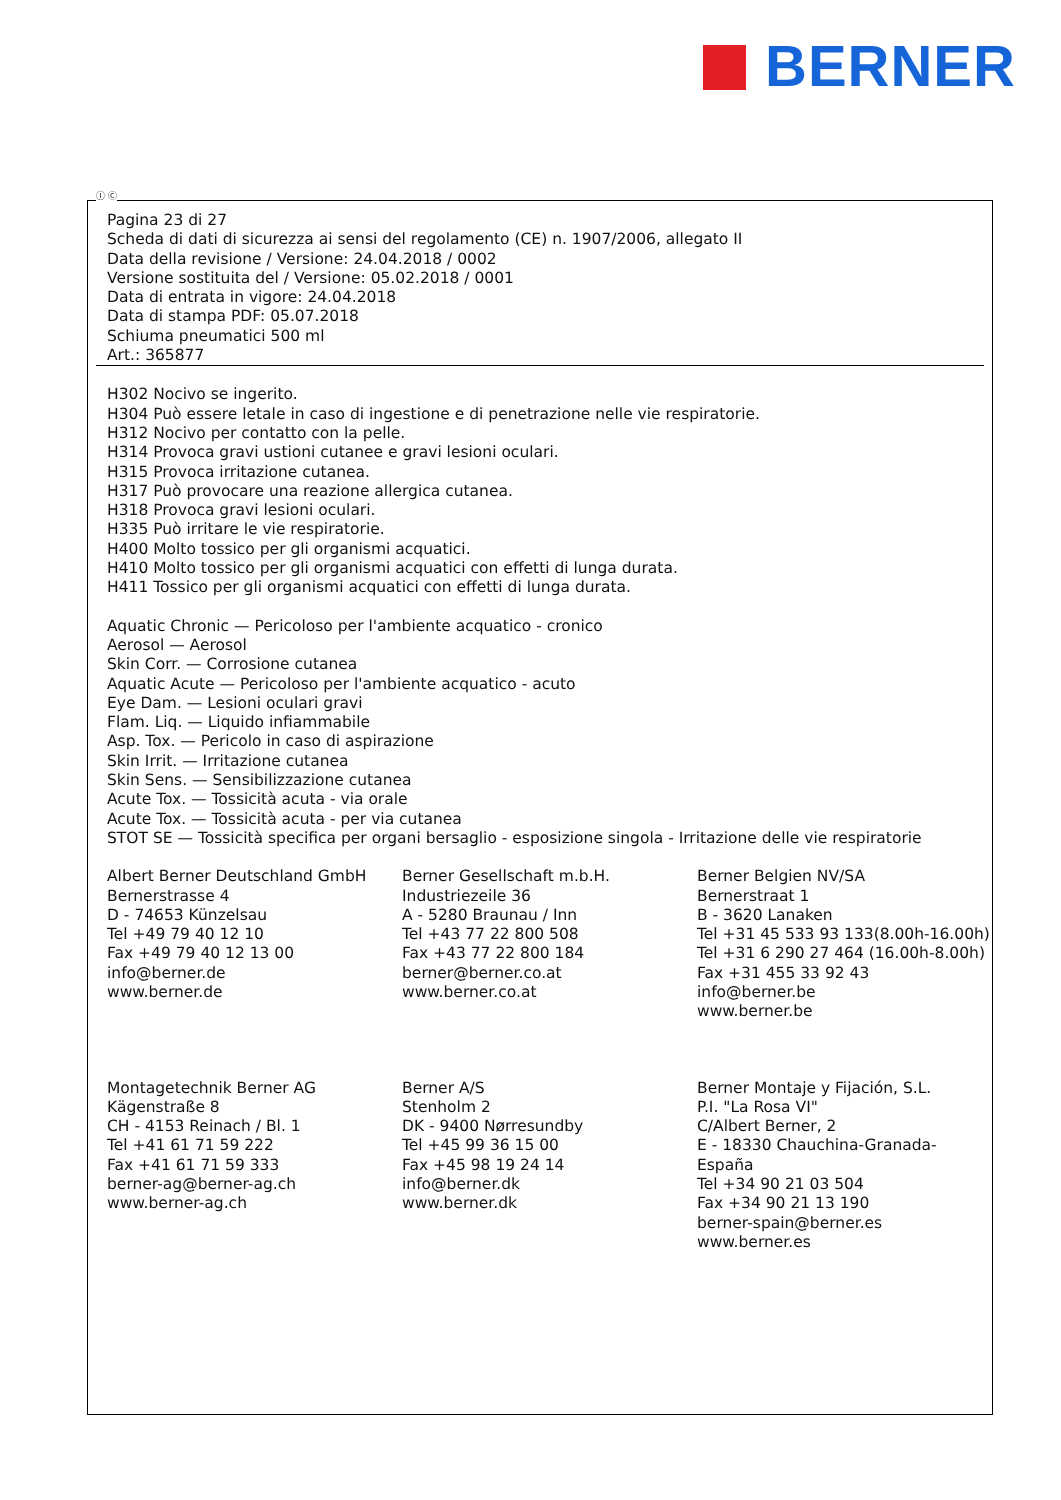BERNER
Ⓘ Ⓒ
Pagina 23 di 27
Scheda di dati di sicurezza ai sensi del regolamento (CE) n. 1907/2006, allegato II
Data della revisione / Versione: 24.04.2018 / 0002
Versione sostituita del / Versione: 05.02.2018 / 0001
Data di entrata in vigore: 24.04.2018
Data di stampa PDF: 05.07.2018
Schiuma pneumatici 500 ml
Art.: 365877
H302 Nocivo se ingerito.
H304 Può essere letale in caso di ingestione e di penetrazione nelle vie respiratorie.
H312 Nocivo per contatto con la pelle.
H314 Provoca gravi ustioni cutanee e gravi lesioni oculari.
H315 Provoca irritazione cutanea.
H317 Può provocare una reazione allergica cutanea.
H318 Provoca gravi lesioni oculari.
H335 Può irritare le vie respiratorie.
H400 Molto tossico per gli organismi acquatici.
H410 Molto tossico per gli organismi acquatici con effetti di lunga durata.
H411 Tossico per gli organismi acquatici con effetti di lunga durata.
Aquatic Chronic — Pericoloso per l'ambiente acquatico - cronico
Aerosol — Aerosol
Skin Corr. — Corrosione cutanea
Aquatic Acute — Pericoloso per l'ambiente acquatico - acuto
Eye Dam. — Lesioni oculari gravi
Flam. Liq. — Liquido infiammabile
Asp. Tox. — Pericolo in caso di aspirazione
Skin Irrit. — Irritazione cutanea
Skin Sens. — Sensibilizzazione cutanea
Acute Tox. — Tossicità acuta - via orale
Acute Tox. — Tossicità acuta - per via cutanea
STOT SE — Tossicità specifica per organi bersaglio - esposizione singola - Irritazione delle vie respiratorie
Albert Berner Deutschland GmbH
Bernerstrasse 4
D - 74653 Künzelsau
Tel +49 79 40 12 10
Fax +49 79 40 12 13 00
info@berner.de
www.berner.de
Berner Gesellschaft m.b.H.
Industriezeile 36
A - 5280 Braunau / Inn
Tel +43 77 22 800 508
Fax +43 77 22 800 184
berner@berner.co.at
www.berner.co.at
Berner Belgien NV/SA
Bernerstraat 1
B - 3620 Lanaken
Tel +31 45 533 93 133(8.00h-16.00h)
Tel +31 6 290 27 464 (16.00h-8.00h)
Fax +31 455 33 92 43
info@berner.be
www.berner.be
Montagetechnik Berner AG
Kägenstraße 8
CH - 4153 Reinach / Bl. 1
Tel +41 61 71 59 222
Fax +41 61 71 59 333
berner-ag@berner-ag.ch
www.berner-ag.ch
Berner A/S
Stenholm 2
DK - 9400 Nørresundby
Tel +45 99 36 15 00
Fax +45 98 19 24 14
info@berner.dk
www.berner.dk
Berner Montaje y Fijación, S.L.
P.I. "La Rosa VI"
C/Albert Berner, 2
E - 18330 Chauchina-Granada-España
Tel +34 90 21 03 504
Fax +34 90 21 13 190
berner-spain@berner.es
www.berner.es